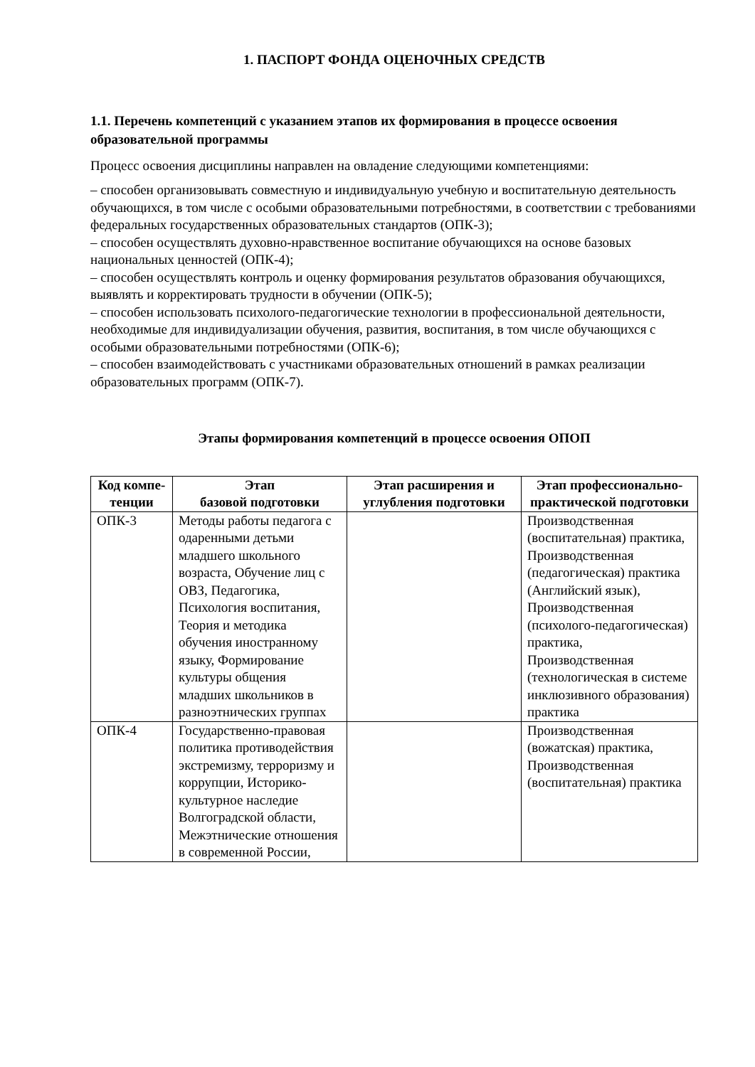1. ПАСПОРТ ФОНДА ОЦЕНОЧНЫХ СРЕДСТВ
1.1. Перечень компетенций с указанием этапов их формирования в процессе освоения образовательной программы
Процесс освоения дисциплины направлен на овладение следующими компетенциями:
– способен организовывать совместную и индивидуальную учебную и воспитательную деятельность обучающихся, в том числе с особыми образовательными потребностями, в соответствии с требованиями федеральных государственных образовательных стандартов (ОПК-3);
– способен осуществлять духовно-нравственное воспитание обучающихся на основе базовых национальных ценностей (ОПК-4);
– способен осуществлять контроль и оценку формирования результатов образования обучающихся, выявлять и корректировать трудности в обучении (ОПК-5);
– способен использовать психолого-педагогические технологии в профессиональной деятельности, необходимые для индивидуализации обучения, развития, воспитания, в том числе обучающихся с особыми образовательными потребностями (ОПК-6);
– способен взаимодействовать с участниками образовательных отношений в рамках реализации образовательных программ (ОПК-7).
Этапы формирования компетенций в процессе освоения ОПОП
| Код компе-тенции | Этап базовой подготовки | Этап расширения и углубления подготовки | Этап профессионально-практической подготовки |
| --- | --- | --- | --- |
| ОПК-3 | Методы работы педагога с одаренными детьми младшего школьного возраста, Обучение лиц с ОВЗ, Педагогика, Психология воспитания, Теория и методика обучения иностранному языку, Формирование культуры общения младших школьников в разноэтнических группах | | Производственная (воспитательная) практика, Производственная (педагогическая) практика (Английский язык), Производственная (психолого-педагогическая) практика, Производственная (технологическая в системе инклюзивного образования) практика |
| ОПК-4 | Государственно-правовая политика противодействия экстремизму, терроризму и коррупции, Историко-культурное наследие Волгоградской области, Межэтнические отношения в современной России, | | Производственная (вожатская) практика, Производственная (воспитательная) практика |